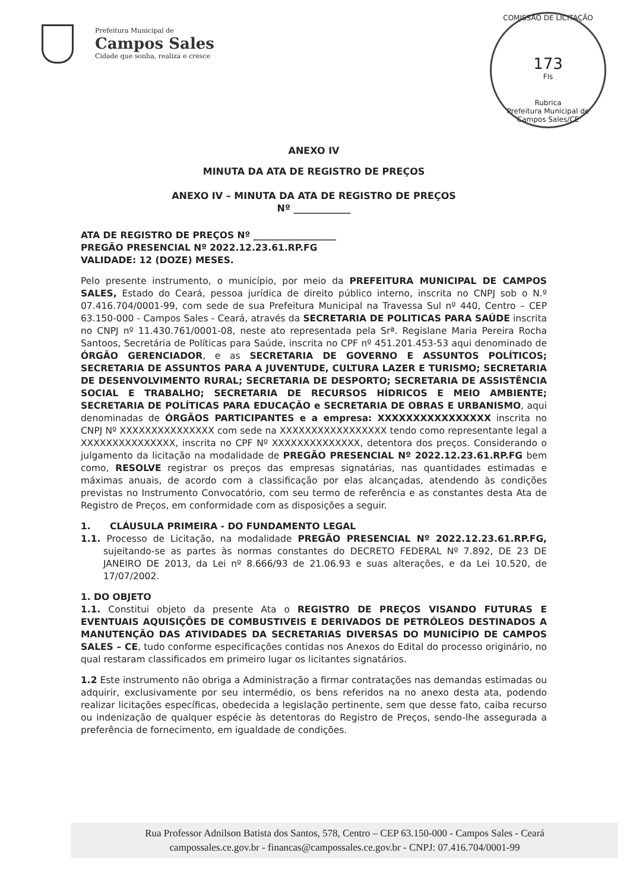Prefeitura Municipal de
Campos Sales
Cidade que sonha, realiza e cresce
COMISSÃO DE LICITAÇÃO
173
Fls
Rubrica
Prefeitura Municipal de Campos Sales/CE
ANEXO IV
MINUTA DA ATA DE REGISTRO DE PREÇOS
ANEXO IV – MINUTA DA ATA DE REGISTRO DE PREÇOS
Nº ____________
ATA DE REGISTRO DE PREÇOS Nº __________________
PREGÃO PRESENCIAL Nº 2022.12.23.61.RP.FG
VALIDADE: 12 (DOZE) MESES.
Pelo presente instrumento, o município, por meio da PREFEITURA MUNICIPAL DE CAMPOS SALES, Estado do Ceará, pessoa jurídica de direito público interno, inscrita no CNPJ sob o N.º 07.416.704/0001-99, com sede de sua Prefeitura Municipal na Travessa Sul nº 440, Centro – CEP 63.150-000 - Campos Sales - Ceará, através da SECRETARIA DE POLITICAS PARA SAÚDE inscrita no CNPJ nº 11.430.761/0001-08, neste ato representada pela Srª. Regislane Maria Pereira Rocha Santoos, Secretária de Políticas para Saúde, inscrita no CPF nº 451.201.453-53 aqui denominado de ÓRGÃO GERENCIADOR, e as SECRETARIA DE GOVERNO E ASSUNTOS POLÍTICOS; SECRETARIA DE ASSUNTOS PARA A JUVENTUDE, CULTURA LAZER E TURISMO; SECRETARIA DE DESENVOLVIMENTO RURAL; SECRETARIA DE DESPORTO; SECRETARIA DE ASSISTÊNCIA SOCIAL E TRABALHO; SECRETARIA DE RECURSOS HÍDRICOS E MEIO AMBIENTE; SECRETARIA DE POLÍTICAS PARA EDUCAÇÃO e SECRETARIA DE OBRAS E URBANISMO, aqui denominadas de ÓRGÃOS PARTICIPANTES e a empresa: XXXXXXXXXXXXXXXX inscrita no CNPJ Nº XXXXXXXXXXXXXXX com sede na XXXXXXXXXXXXXXXXX tendo como representante legal a XXXXXXXXXXXXXXX, inscrita no CPF Nº XXXXXXXXXXXXXX, detentora dos preços. Considerando o julgamento da licitação na modalidade de PREGÃO PRESENCIAL Nº 2022.12.23.61.RP.FG bem como, RESOLVE registrar os preços das empresas signatárias, nas quantidades estimadas e máximas anuais, de acordo com a classificação por elas alcançadas, atendendo às condições previstas no Instrumento Convocatório, com seu termo de referência e as constantes desta Ata de Registro de Preços, em conformidade com as disposições a seguir.
1. CLÁUSULA PRIMEIRA - DO FUNDAMENTO LEGAL
1.1. Processo de Licitação, na modalidade PREGÃO PRESENCIAL Nº 2022.12.23.61.RP.FG, sujeitando-se as partes às normas constantes do DECRETO FEDERAL Nº 7.892, DE 23 DE JANEIRO DE 2013, da Lei nº 8.666/93 de 21.06.93 e suas alterações, e da Lei 10.520, de 17/07/2002.
1. DO OBJETO
1.1. Constitui objeto da presente Ata o REGISTRO DE PREÇOS VISANDO FUTURAS E EVENTUAIS AQUISIÇÕES DE COMBUSTIVEIS E DERIVADOS DE PETRÓLEOS DESTINADOS A MANUTENÇÃO DAS ATIVIDADES DA SECRETARIAS DIVERSAS DO MUNICÍPIO DE CAMPOS SALES – CE, tudo conforme especificações contidas nos Anexos do Edital do processo originário, no qual restaram classificados em primeiro lugar os licitantes signatários.
1.2 Este instrumento não obriga a Administração a firmar contratações nas demandas estimadas ou adquirir, exclusivamente por seu intermédio, os bens referidos na no anexo desta ata, podendo realizar licitações específicas, obedecida a legislação pertinente, sem que desse fato, caiba recurso ou indenização de qualquer espécie às detentoras do Registro de Preços, sendo-lhe assegurada a preferência de fornecimento, em igualdade de condições.
Rua Professor Adnilson Batista dos Santos, 578, Centro – CEP 63.150-000 - Campos Sales - Ceará
campossales.ce.gov.br - financas@campossales.ce.gov.br - CNPJ: 07.416.704/0001-99